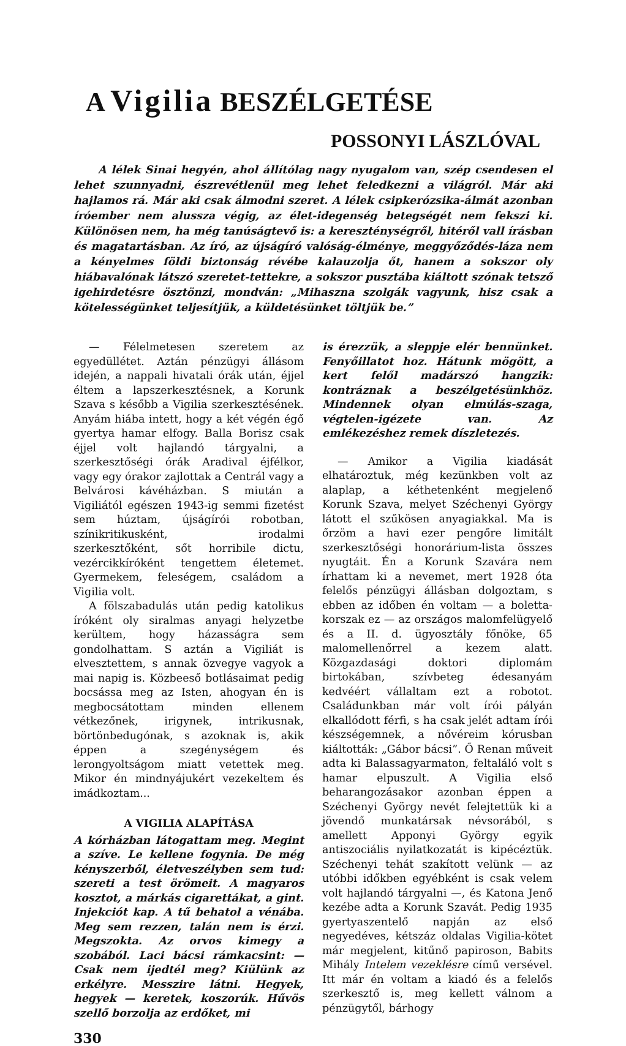A Vigilia BESZÉLGETÉSE
POSSONYI LÁSZLÓVAL
A lélek Sinai hegyén, ahol állítólag nagy nyugalom van, szép csendesen el lehet szunnyadni, észrevétlenül meg lehet feledkezni a világról. Már aki hajlamos rá. Már aki csak álmodni szeret. A lélek csipkerózsika-álmát azonban íróember nem alussza végig, az élet-idegenség betegségét nem fekszi ki. Különösen nem, ha még tanúságtevő is: a kereszténységről, hitéről vall írásban és magatartásban. Az író, az újságíró valóság-élménye, meggyőződés-láza nem a kényelmes földi biztonság révébe kalauzolja őt, hanem a sokszor oly hiábavalónak látszó szeretet-tettekre, a sokszor pusztába kiáltott szónak tetsző igehirdetésre ösztönzi, mondván: „Mihaszna szolgák vagyunk, hisz csak a kötelességünket teljesítjük, a küldetésünket töltjük be.”
— Félelmetesen szeretem az egyedüllétet. Aztán pénzügyi állásom idején, a nappali hivatali órák után, éjjel éltem a lapszerkesztésnek, a Korunk Szava s később a Vigilia szerkesztésének. Anyám hiába intett, hogy a két végén égő gyertya hamar elfogy. Balla Borisz csak éjjel volt hajlandó tárgyalni, a szerkesztőségi órák Aradival éjfélkor, vagy egy órakor zajlottak a Centrál vagy a Belvárosi kávéházban. S miután a Vigiliától egészen 1943-ig semmi fizetést sem húztam, újságírói robotban, színikritikusként, irodalmi szerkesztőként, sőt horribile dictu, vezércikkíróként tengettem életemet. Gyermekem, feleségem, családom a Vigilia volt.
A fölszabadulás után pedig katolikus íróként oly siralmas anyagi helyzetbe kerültem, hogy házasságra sem gondolhattam. S aztán a Vigiliát is elvesztettem, s annak özvegye vagyok a mai napig is. Közbeeső botlásaimat pedig bocsássa meg az Isten, ahogyan én is megbocsátottam minden ellenem vétkezőnek, irigynek, intrikusnak, börtönbedugónak, s azoknak is, akik éppen a szegénységem és lerongyoltságom miatt vetettek meg. Mikor én mindnyájukért vezekeltem és imádkoztam...
A VIGILIA ALAPÍTÁSA
A kórházban látogattam meg. Megint a szíve. Le kellene fogynia. De még kényszerből, életveszélyben sem tud: szereti a test örömeit. A magyaros kosztot, a márkás cigarettákat, a gint. Injekciót kap. A tű behatol a vénába. Meg sem rezzen, talán nem is érzi. Megszokta. Az orvos kimegy a szobából. Laci bácsi rámkacsint: — Csak nem ijedtél meg? Kiülünk az erkélyre. Messzire látni. Hegyek, hegyek — keretek, koszorúk. Hűvös szellő borzolja az erdőket, mi
330
is érezzük, a sleppje elér bennünket. Fenyőillatot hoz. Hátunk mögött, a kert felől madárszó hangzik: kontráznak a beszélgetésünkhöz. Mindennek olyan elmúlás-szaga, végtelen-igézete van. Az emlékezéshez remek díszletezés.
— Amikor a Vigilia kiadását elhatároztuk, még kezünkben volt az alaplap, a kéthetenként megjelenő Korunk Szava, melyet Széchenyi György látott el szűkösen anyagiakkal. Ma is őrzöm a havi ezer pengőre limitált szerkesztőségi honorárium-lista összes nyugtáit. Én a Korunk Szavára nem írhattam ki a nevemet, mert 1928 óta felelős pénzügyi állásban dolgoztam, s ebben az időben én voltam — a boletta-korszak ez — az országos malomfelügyelő és a II. d. ügyosztály főnöke, 65 malomellenőrrel a kezem alatt. Közgazdasági doktori diplomám birtokában, szívbeteg édesanyám kedvéért vállaltam ezt a robotot. Családunkban már volt írói pályán elkallódott férfi, s ha csak jelét adtam írói készségemnek, a nővéreim kórusban kiáltották: „Gábor bácsi”. Ő Renan műveit adta ki Balassagyarmaton, feltaláló volt s hamar elpuszult. A Vigilia első beharangozásakor azonban éppen a Széchenyi György nevét felejtettük ki a jövendő munkatársak névsorából, s amellett Apponyi György egyik antiszociális nyilatkozatát is kipécéztük. Széchenyi tehát szakított velünk — az utóbbi időkben egyébként is csak velem volt hajlandó tárgyalni —, és Katona Jenő kezébe adta a Korunk Szavát. Pedig 1935 gyertyaszentelő napján az első negyedéves, kétszáz oldalas Vigilia-kötet már megjelent, kitűnő papiroson, Babits Mihály Intelem vezeklésre című versével. Itt már én voltam a kiadó és a felelős szerkesztő is, meg kellett válnom a pénzügytől, bárhogy